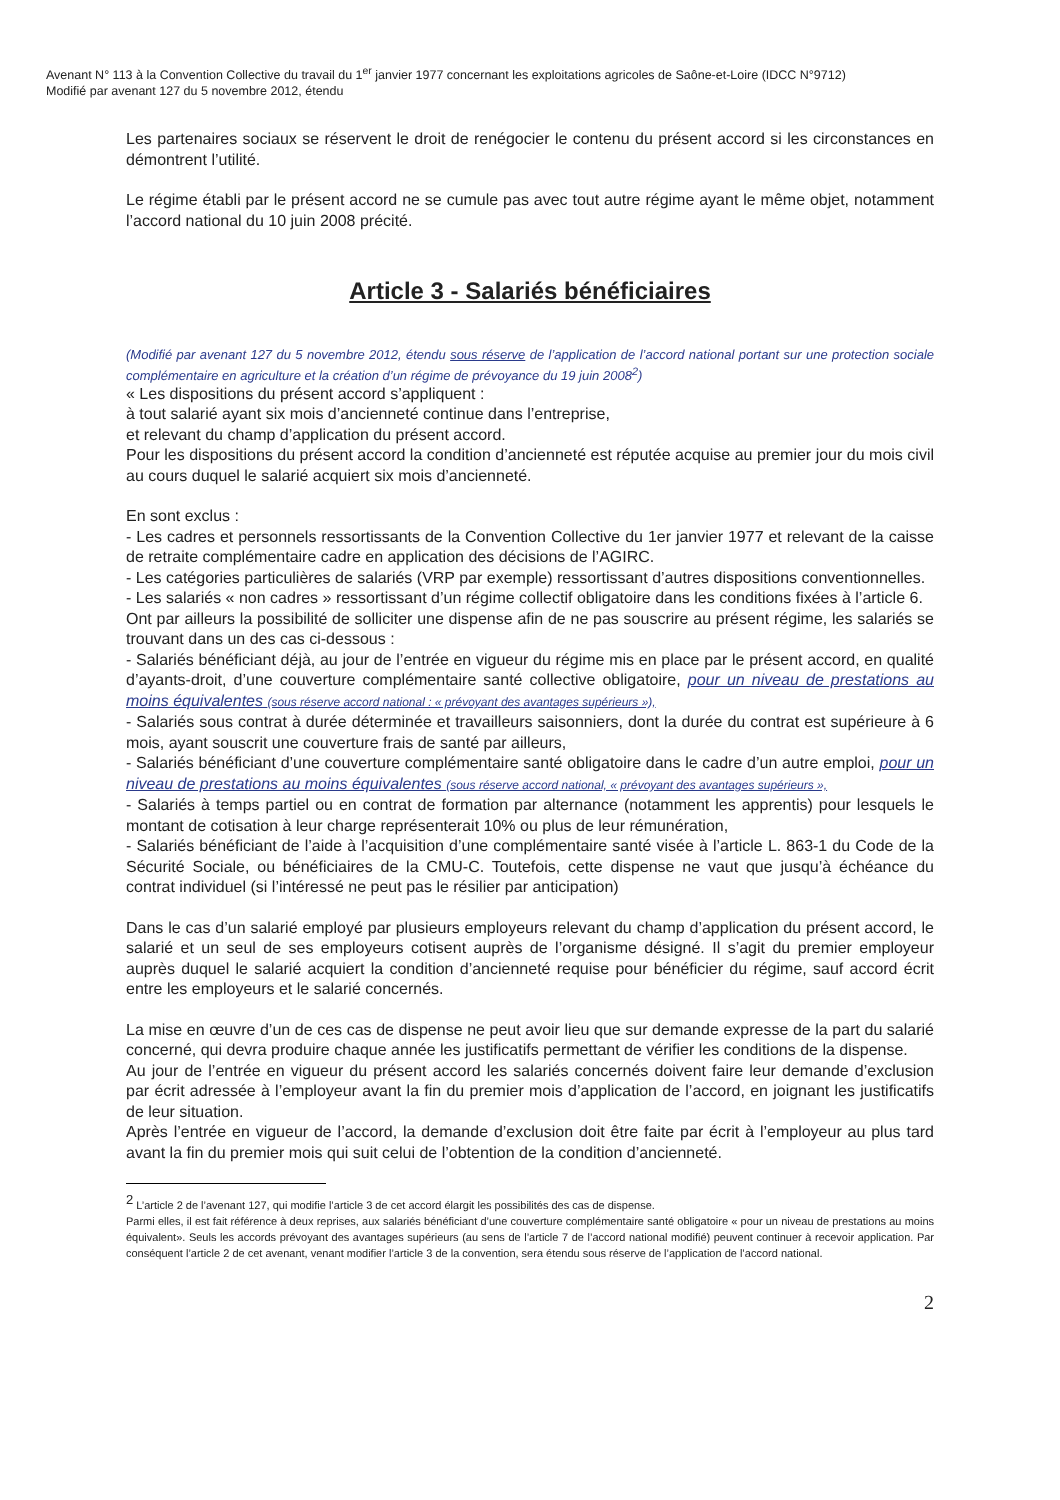Avenant N° 113 à la Convention Collective du travail du 1<sup>er</sup> janvier 1977 concernant les exploitations agricoles de Saône-et-Loire (IDCC N°9712)
Modifié par avenant 127 du 5 novembre 2012, étendu
Les partenaires sociaux se réservent le droit de renégocier le contenu du présent accord si les circonstances en démontrent l’utilité.
Le régime établi par le présent accord ne se cumule pas avec tout autre régime ayant le même objet, notamment l’accord national du 10 juin 2008 précité.
Article 3 - Salariés bénéficiaires
(Modifié par avenant 127 du 5 novembre 2012, étendu sous réserve de l’application de l’accord national portant sur une protection sociale complémentaire en agriculture et la création d’un régime de prévoyance du 19 juin 2008<sup>2</sup>)
« Les dispositions du présent accord s’appliquent :
à tout salarié ayant six mois d’ancienneté continue dans l’entreprise,
et relevant du champ d’application du présent accord.
Pour les dispositions du présent accord la condition d’ancienneté est réputée acquise au premier jour du mois civil au cours duquel le salarié acquiert six mois d’ancienneté.
En sont exclus :
- Les cadres et personnels ressortissants de la Convention Collective du 1er janvier 1977 et relevant de la caisse de retraite complémentaire cadre en application des décisions de l’AGIRC.
- Les catégories particulières de salariés (VRP par exemple) ressortissant d’autres dispositions conventionnelles.
- Les salariés « non cadres » ressortissant d’un régime collectif obligatoire dans les conditions fixées à l’article 6.
Ont par ailleurs la possibilité de solliciter une dispense afin de ne pas souscrire au présent régime, les salariés se trouvant dans un des cas ci-dessous :
- Salariés bénéficiant déjà, au jour de l’entrée en vigueur du régime mis en place par le présent accord, en qualité d’ayants-droit, d’une couverture complémentaire santé collective obligatoire, pour un niveau de prestations au moins équivalentes (sous réserve accord national : « prévoyant des avantages supérieurs »),
- Salariés sous contrat à durée déterminée et travailleurs saisonniers, dont la durée du contrat est supérieure à 6 mois, ayant souscrit une couverture frais de santé par ailleurs,
- Salariés bénéficiant d’une couverture complémentaire santé obligatoire dans le cadre d’un autre emploi, pour un niveau de prestations au moins équivalentes (sous réserve accord national, « prévoyant des avantages supérieurs »,
- Salariés à temps partiel ou en contrat de formation par alternance (notamment les apprentis) pour lesquels le montant de cotisation à leur charge représenterait 10% ou plus de leur rémunération,
- Salariés bénéficiant de l’aide à l’acquisition d’une complémentaire santé visée à l’article L. 863-1 du Code de la Sécurité Sociale, ou bénéficiaires de la CMU-C. Toutefois, cette dispense ne vaut que jusqu’à échéance du contrat individuel (si l’intéressé ne peut pas le résilier par anticipation)
Dans le cas d’un salarié employé par plusieurs employeurs relevant du champ d’application du présent accord, le salarié et un seul de ses employeurs cotisent auprès de l’organisme désigné. Il s’agit du premier employeur auprès duquel le salarié acquiert la condition d’ancienneté requise pour bénéficier du régime, sauf accord écrit entre les employeurs et le salarié concernés.
La mise en œuvre d’un de ces cas de dispense ne peut avoir lieu que sur demande expresse de la part du salarié concerné, qui devra produire chaque année les justificatifs permettant de vérifier les conditions de la dispense.
Au jour de l’entrée en vigueur du présent accord les salariés concernés doivent faire leur demande d’exclusion par écrit adressée à l’employeur avant la fin du premier mois d’application de l’accord, en joignant les justificatifs de leur situation.
Après l’entrée en vigueur de l’accord, la demande d’exclusion doit être faite par écrit à l’employeur au plus tard avant la fin du premier mois qui suit celui de l’obtention de la condition d’ancienneté.
<sup>2</sup> L’article 2 de l’avenant 127, qui modifie l’article 3 de cet accord élargit les possibilités des cas de dispense.
Parmi elles, il est fait référence à deux reprises, aux salariés bénéficiant d’une couverture complémentaire santé obligatoire « pour un niveau de prestations au moins équivalent». Seuls les accords prévoyant des avantages supérieurs (au sens de l’article 7 de l’accord national modifié) peuvent continuer à recevoir application. Par conséquent l’article 2 de cet avenant, venant modifier l’article 3 de la convention, sera étendu sous réserve de l’application de l’accord national.
2